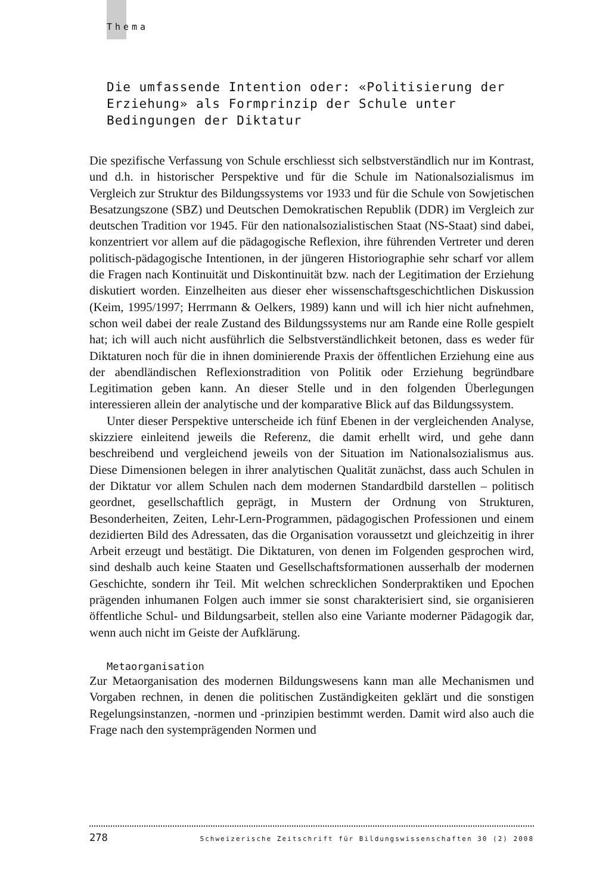Thema
Die umfassende Intention oder: «Politisierung der Erziehung» als Formprinzip der Schule unter Bedingungen der Diktatur
Die spezifische Verfassung von Schule erschliesst sich selbstverständlich nur im Kontrast, und d.h. in historischer Perspektive und für die Schule im Nationalsozialismus im Vergleich zur Struktur des Bildungssystems vor 1933 und für die Schule von Sowjetischen Besatzungszone (SBZ) und Deutschen Demokratischen Republik (DDR) im Vergleich zur deutschen Tradition vor 1945. Für den nationalsozialistischen Staat (NS-Staat) sind dabei, konzentriert vor allem auf die pädagogische Reflexion, ihre führenden Vertreter und deren politisch-pädagogische Intentionen, in der jüngeren Historiographie sehr scharf vor allem die Fragen nach Kontinuität und Diskontinuität bzw. nach der Legitimation der Erziehung diskutiert worden. Einzelheiten aus dieser eher wissenschaftsgeschichtlichen Diskussion (Keim, 1995/1997; Herrmann & Oelkers, 1989) kann und will ich hier nicht aufnehmen, schon weil dabei der reale Zustand des Bildungssystems nur am Rande eine Rolle gespielt hat; ich will auch nicht ausführlich die Selbstverständlichkeit betonen, dass es weder für Diktaturen noch für die in ihnen dominierende Praxis der öffentlichen Erziehung eine aus der abendländischen Reflexionstradition von Politik oder Erziehung begründbare Legitimation geben kann. An dieser Stelle und in den folgenden Überlegungen interessieren allein der analytische und der komparative Blick auf das Bildungssystem.
Unter dieser Perspektive unterscheide ich fünf Ebenen in der vergleichenden Analyse, skizziere einleitend jeweils die Referenz, die damit erhellt wird, und gehe dann beschreibend und vergleichend jeweils von der Situation im Nationalsozialismus aus. Diese Dimensionen belegen in ihrer analytischen Qualität zunächst, dass auch Schulen in der Diktatur vor allem Schulen nach dem modernen Standardbild darstellen – politisch geordnet, gesellschaftlich geprägt, in Mustern der Ordnung von Strukturen, Besonderheiten, Zeiten, Lehr-Lern-Programmen, pädagogischen Professionen und einem dezidierten Bild des Adressaten, das die Organisation voraussetzt und gleichzeitig in ihrer Arbeit erzeugt und bestätigt. Die Diktaturen, von denen im Folgenden gesprochen wird, sind deshalb auch keine Staaten und Gesellschaftsformationen ausserhalb der modernen Geschichte, sondern ihr Teil. Mit welchen schrecklichen Sonderpraktiken und Epochen prägenden inhumanen Folgen auch immer sie sonst charakterisiert sind, sie organisieren öffentliche Schul- und Bildungsarbeit, stellen also eine Variante moderner Pädagogik dar, wenn auch nicht im Geiste der Aufklärung.
Metaorganisation
Zur Metaorganisation des modernen Bildungswesens kann man alle Mechanismen und Vorgaben rechnen, in denen die politischen Zuständigkeiten geklärt und die sonstigen Regelungsinstanzen, -normen und -prinzipien bestimmt werden. Damit wird also auch die Frage nach den systemprägenden Normen und
278 Schweizerische Zeitschrift für Bildungswissenschaften 30 (2) 2008